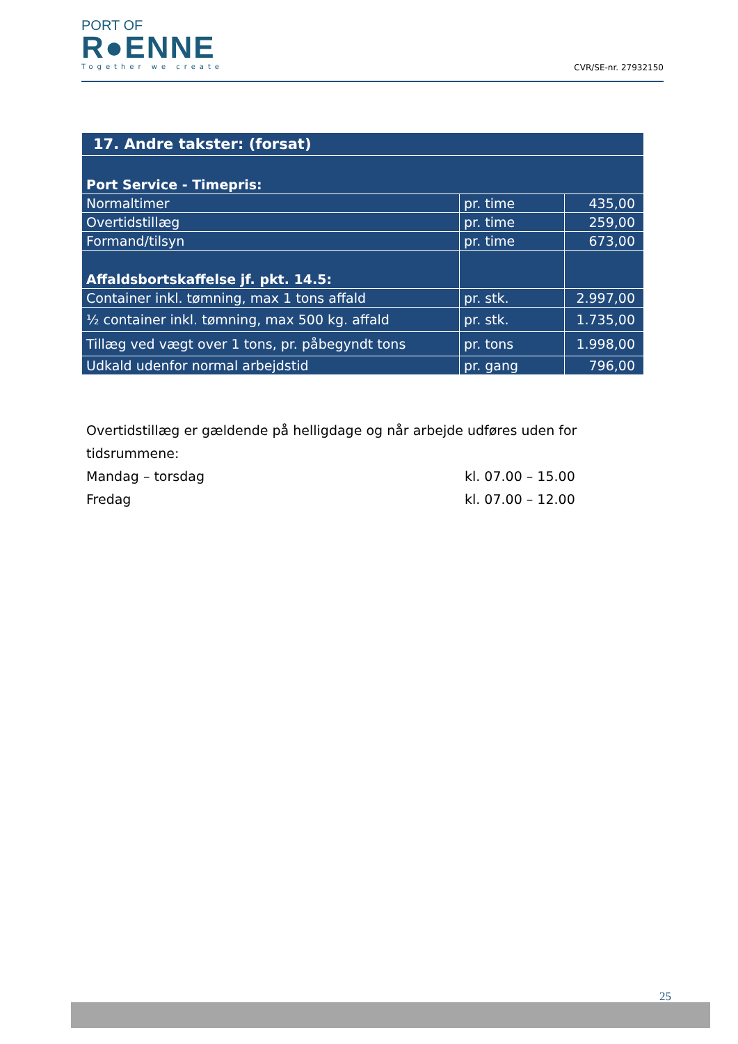PORT OF
R●ENNE
Together we create
CVR/SE-nr. 27932150
| 17. Andre takster: (forsat) | | |
| --- | --- | --- |
| Port Service - Timepris: | | |
| Normaltimer | pr. time | 435,00 |
| Overtidstillæg | pr. time | 259,00 |
| Formand/tilsyn | pr. time | 673,00 |
| Affaldsbortskaffelse jf. pkt. 14.5: | | |
| Container inkl. tømning, max 1 tons affald | pr. stk. | 2.997,00 |
| ½ container inkl. tømning, max 500 kg. affald | pr. stk. | 1.735,00 |
| Tillæg ved vægt over 1 tons, pr. påbegyndt tons | pr. tons | 1.998,00 |
| Udkald udenfor normal arbejdstid | pr. gang | 796,00 |
Overtidstillæg er gældende på helligdage og når arbejde udføres uden for tidsrummene:
Mandag – torsdag kl. 07.00 – 15.00
Fredag kl. 07.00 – 12.00
25